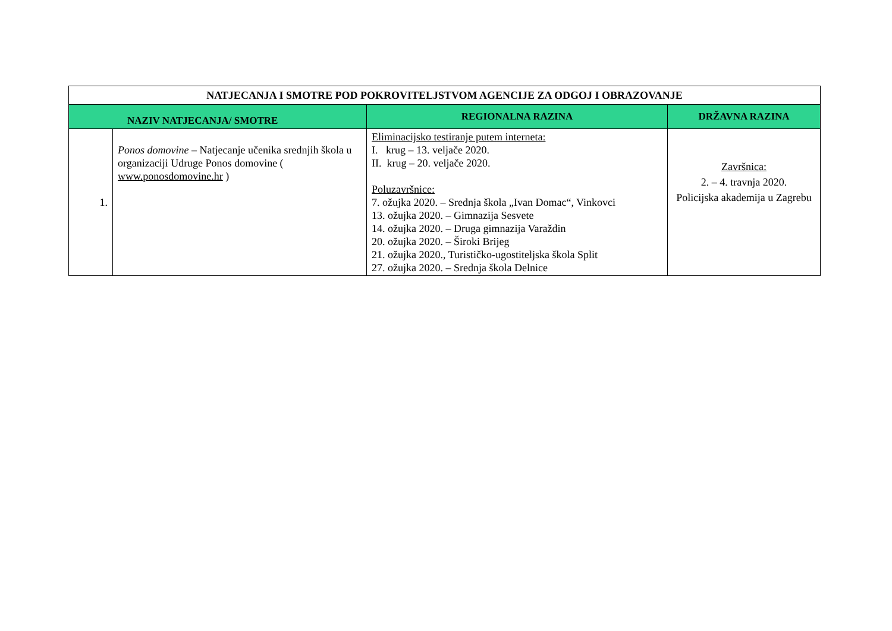| NATJECANJA I SMOTRE POD POKROVITELJSTVOM AGENCIJE ZA ODGOJ I OBRAZOVANJE | | | | |
| --- | --- | --- | --- | --- |
| NAZIV NATJECANJA/ SMOTRE | | | REGIONALNA RAZINA | DRŽAVNA RAZINA |
| 1. | Ponos domovine – Natjecanje učenika srednjih škola u organizaciji Udruge Ponos domovine ( www.ponosdomovine.hr ) | Eliminacijsko testiranje putem interneta: I. krug – 13. veljače 2020. II. krug – 20. veljače 2020. Poluzavršnice: 7. ožujka 2020. – Srednja škola „Ivan Domac“, Vinkovci 13. ožujka 2020. – Gimnazija Sesvete 14. ožujka 2020. – Druga gimnazija Varaždin 20. ožujka 2020. – Široki Brijeg 21. ožujka 2020., Turističko-ugostiteljska škola Split 27. ožujka 2020. – Srednja škola Delnice | | Završnica: 2. – 4. travnja 2020. Policijska akademija u Zagrebu |